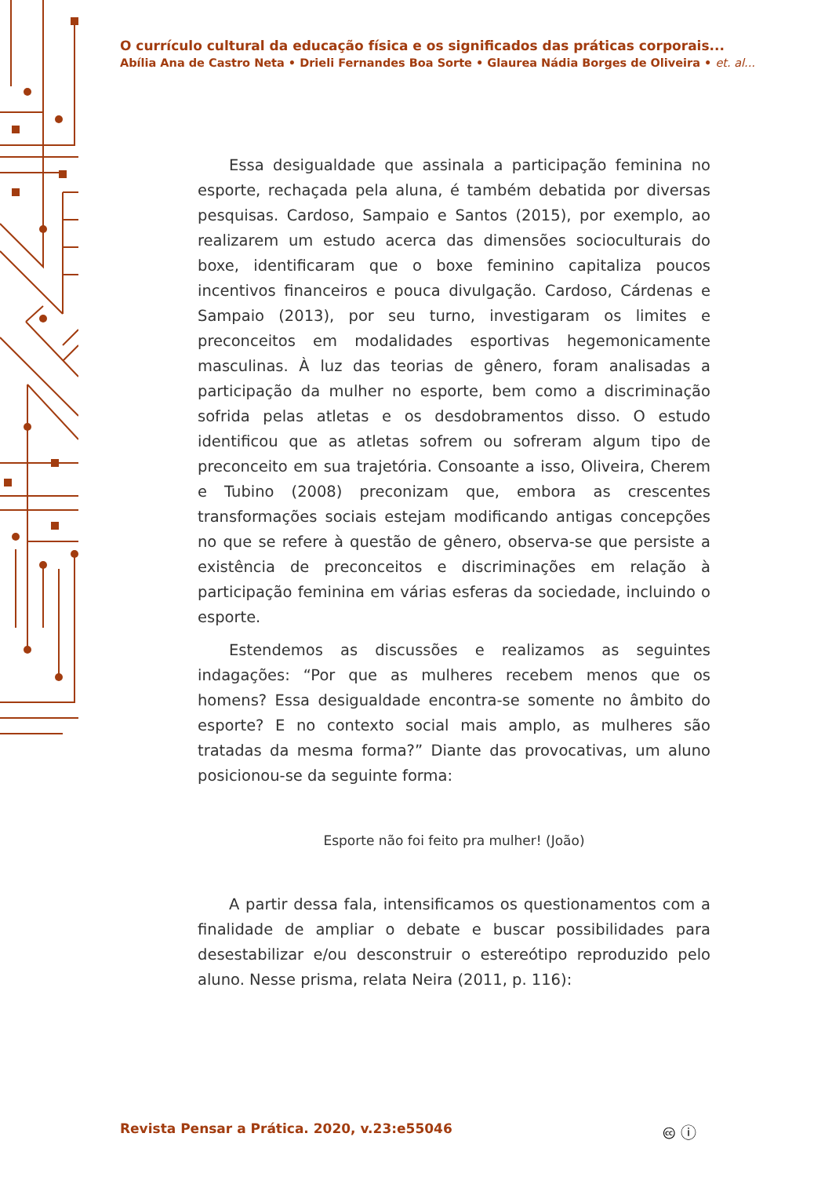O currículo cultural da educação física e os significados das práticas corporais...
Abília Ana de Castro Neta • Drieli Fernandes Boa Sorte • Glaurea Nádia Borges de Oliveira • et. al...
Essa desigualdade que assinala a participação feminina no esporte, rechaçada pela aluna, é também debatida por diversas pesquisas. Cardoso, Sampaio e Santos (2015), por exemplo, ao realizarem um estudo acerca das dimensões socioculturais do boxe, identificaram que o boxe feminino capitaliza poucos incentivos financeiros e pouca divulgação. Cardoso, Cárdenas e Sampaio (2013), por seu turno, investigaram os limites e preconceitos em modalidades esportivas hegemonicamente masculinas. À luz das teorias de gênero, foram analisadas a participação da mulher no esporte, bem como a discriminação sofrida pelas atletas e os desdobramentos disso. O estudo identificou que as atletas sofrem ou sofreram algum tipo de preconceito em sua trajetória. Consoante a isso, Oliveira, Cherem e Tubino (2008) preconizam que, embora as crescentes transformações sociais estejam modificando antigas concepções no que se refere à questão de gênero, observa-se que persiste a existência de preconceitos e discriminações em relação à participação feminina em várias esferas da sociedade, incluindo o esporte.
Estendemos as discussões e realizamos as seguintes indagações: “Por que as mulheres recebem menos que os homens? Essa desigualdade encontra-se somente no âmbito do esporte? E no contexto social mais amplo, as mulheres são tratadas da mesma forma?” Diante das provocativas, um aluno posicionou-se da seguinte forma:
Esporte não foi feito pra mulher! (João)
A partir dessa fala, intensificamos os questionamentos com a finalidade de ampliar o debate e buscar possibilidades para desestabilizar e/ou desconstruir o estereótipo reproduzido pelo aluno. Nesse prisma, relata Neira (2011, p. 116):
Revista Pensar a Prática. 2020, v.23:e55046
🅭 ⓘ